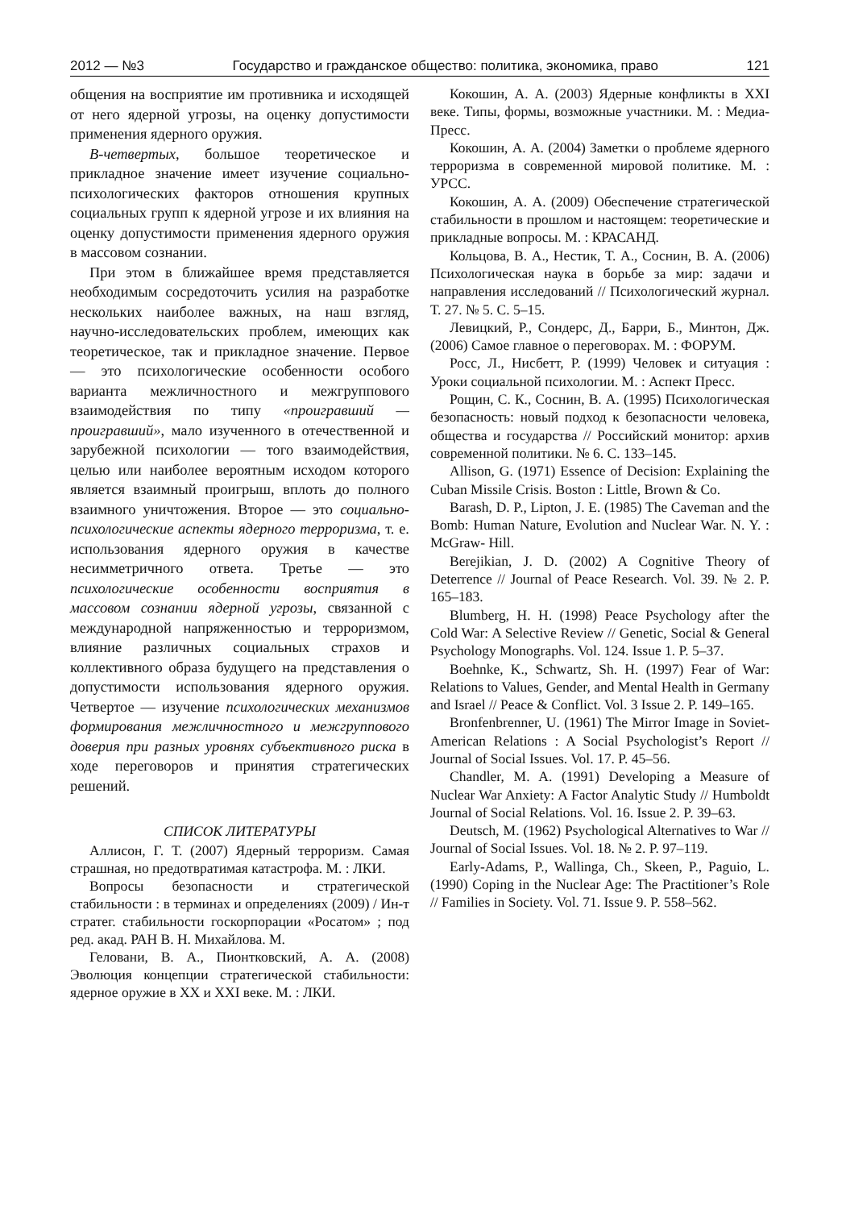2012 — №3 Государство и гражданское общество: политика, экономика, право 121
общения на восприятие им противника и исходящей от него ядерной угрозы, на оценку допустимости применения ядерного оружия.
В-четвертых, большое теоретическое и прикладное значение имеет изучение социально-психологических факторов отношения крупных социальных групп к ядерной угрозе и их влияния на оценку допустимости применения ядерного оружия в массовом сознании.
При этом в ближайшее время представляется необходимым сосредоточить усилия на разработке нескольких наиболее важных, на наш взгляд, научно-исследовательских проблем, имеющих как теоретическое, так и прикладное значение. Первое — это психологические особенности особого варианта межличностного и межгруппового взаимодействия по типу «проигравший — проигравший», мало изученного в отечественной и зарубежной психологии — того взаимодействия, целью или наиболее вероятным исходом которого является взаимный проигрыш, вплоть до полного взаимного уничтожения. Второе — это социально-психологические аспекты ядерного терроризма, т. е. использования ядерного оружия в качестве несимметричного ответа. Третье — это психологические особенности восприятия в массовом сознании ядерной угрозы, связанной с международной напряженностью и терроризмом, влияние различных социальных страхов и коллективного образа будущего на представления о допустимости использования ядерного оружия. Четвертое — изучение психологических механизмов формирования межличностного и межгруппового доверия при разных уровнях субъективного риска в ходе переговоров и принятия стратегических решений.
СПИСОК ЛИТЕРАТУРЫ
Аллисон, Г. Т. (2007) Ядерный терроризм. Самая страшная, но предотвратимая катастрофа. М. : ЛКИ.
Вопросы безопасности и стратегической стабильности : в терминах и определениях (2009) / Ин-т стратег. стабильности госкорпорации «Росатом» ; под ред. акад. РАН В. Н. Михайлова. М.
Геловани, В. А., Пионтковский, А. А. (2008) Эволюция концепции стратегической стабильности: ядерное оружие в XX и XXI веке. М. : ЛКИ.
Кокошин, А. А. (2003) Ядерные конфликты в XXI веке. Типы, формы, возможные участники. М. : Медиа-Пресс.
Кокошин, А. А. (2004) Заметки о проблеме ядерного терроризма в современной мировой политике. М. : УРСС.
Кокошин, А. А. (2009) Обеспечение стратегической стабильности в прошлом и настоящем: теоретические и прикладные вопросы. М. : КРАСАНД.
Кольцова, В. А., Нестик, Т. А., Соснин, В. А. (2006) Психологическая наука в борьбе за мир: задачи и направления исследований // Психологический журнал. Т. 27. № 5. С. 5–15.
Левицкий, Р., Сондерс, Д., Барри, Б., Минтон, Дж. (2006) Самое главное о переговорах. М. : ФОРУМ.
Росс, Л., Нисбетт, Р. (1999) Человек и ситуация : Уроки социальной психологии. М. : Аспект Пресс.
Рощин, С. К., Соснин, В. А. (1995) Психологическая безопасность: новый подход к безопасности человека, общества и государства // Российский монитор: архив современной политики. № 6. С. 133–145.
Allison, G. (1971) Essence of Decision: Explaining the Cuban Missile Crisis. Boston : Little, Brown & Co.
Barash, D. P., Lipton, J. E. (1985) The Caveman and the Bomb: Human Nature, Evolution and Nuclear War. N. Y. : McGraw- Hill.
Berejikian, J. D. (2002) A Cognitive Theory of Deterrence // Journal of Peace Research. Vol. 39. № 2. P. 165–183.
Blumberg, H. H. (1998) Peace Psychology after the Cold War: A Selective Review // Genetic, Social & General Psychology Monographs. Vol. 124. Issue 1. P. 5–37.
Boehnke, K., Schwartz, Sh. H. (1997) Fear of War: Relations to Values, Gender, and Mental Health in Germany and Israel // Peace & Conflict. Vol. 3 Issue 2. P. 149–165.
Bronfenbrenner, U. (1961) The Mirror Image in Soviet-American Relations : A Social Psychologist’s Report // Journal of Social Issues. Vol. 17. P. 45–56.
Chandler, M. A. (1991) Developing a Measure of Nuclear War Anxiety: A Factor Analytic Study // Humboldt Journal of Social Relations. Vol. 16. Issue 2. P. 39–63.
Deutsch, M. (1962) Psychological Alternatives to War // Journal of Social Issues. Vol. 18. № 2. P. 97–119.
Early-Adams, P., Wallinga, Ch., Skeen, P., Paguio, L. (1990) Coping in the Nuclear Age: The Practitioner’s Role // Families in Society. Vol. 71. Issue 9. P. 558–562.